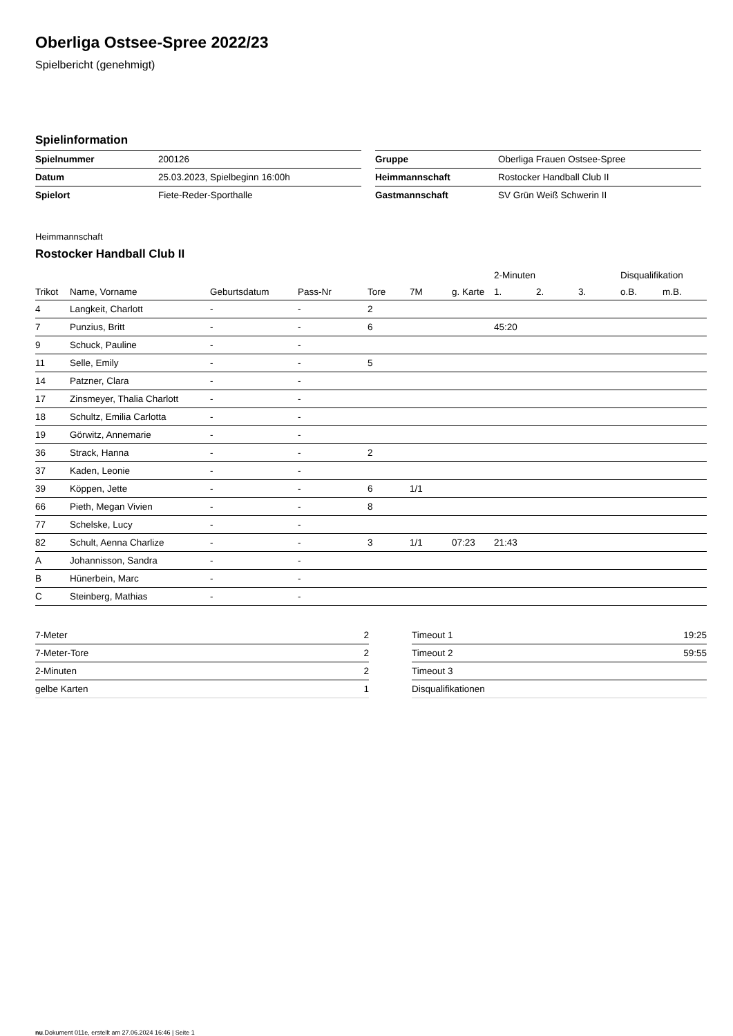Oberliga Ostsee-Spree 2022/23
Spielbericht (genehmigt)
Spielinformation
| Spielnummer | 200126 |
| Datum | 25.03.2023, Spielbeginn 16:00h |
| Spielort | Fiete-Reder-Sporthalle |
| Gruppe | Oberliga Frauen Ostsee-Spree |
| Heimmannschaft | Rostocker Handball Club II |
| Gastmannschaft | SV Grün Weiß Schwerin II |
Heimmannschaft
Rostocker Handball Club II
| | | | | | | | | 2-Minuten | | | Disqualifikation | |
| --- | --- | --- | --- | --- | --- | --- | --- | --- | --- | --- | --- | --- |
| Trikot | Name, Vorname | Geburtsdatum | Pass-Nr | Tore | 7M | g. Karte | | 1. | 2. | 3. | o.B. | m.B. |
| 4 | Langkeit, Charlott | - | - | 2 | | | | | | | | |
| 7 | Punzius, Britt | - | - | 6 | | | | 45:20 | | | | |
| 9 | Schuck, Pauline | - | - | | | | | | | | | |
| 11 | Selle, Emily | - | - | 5 | | | | | | | | |
| 14 | Patzner, Clara | - | - | | | | | | | | | |
| 17 | Zinsmeyer, Thalia Charlott | - | - | | | | | | | | | |
| 18 | Schultz, Emilia Carlotta | - | - | | | | | | | | | |
| 19 | Görwitz, Annemarie | - | - | | | | | | | | | |
| 36 | Strack, Hanna | - | - | 2 | | | | | | | | |
| 37 | Kaden, Leonie | - | - | | | | | | | | | |
| 39 | Köppen, Jette | - | - | 6 | 1/1 | | | | | | | |
| 66 | Pieth, Megan Vivien | - | - | 8 | | | | | | | | |
| 77 | Schelske, Lucy | - | - | | | | | | | | | |
| 82 | Schult, Aenna Charlize | - | - | 3 | 1/1 | 07:23 | | 21:43 | | | | |
| A | Johannisson, Sandra | - | - | | | | | | | | | |
| B | Hünerbein, Marc | - | - | | | | | | | | | |
| C | Steinberg, Mathias | - | - | | | | | | | | | |
| 7-Meter | 2 |
| 7-Meter-Tore | 2 |
| 2-Minuten | 2 |
| gelbe Karten | 1 |
| Timeout 1 | 19:25 |
| Timeout 2 | 59:55 |
| Timeout 3 | |
| Disqualifikationen | |
nu.Dokument 011e, erstellt am 27.06.2024 16:46 | Seite 1